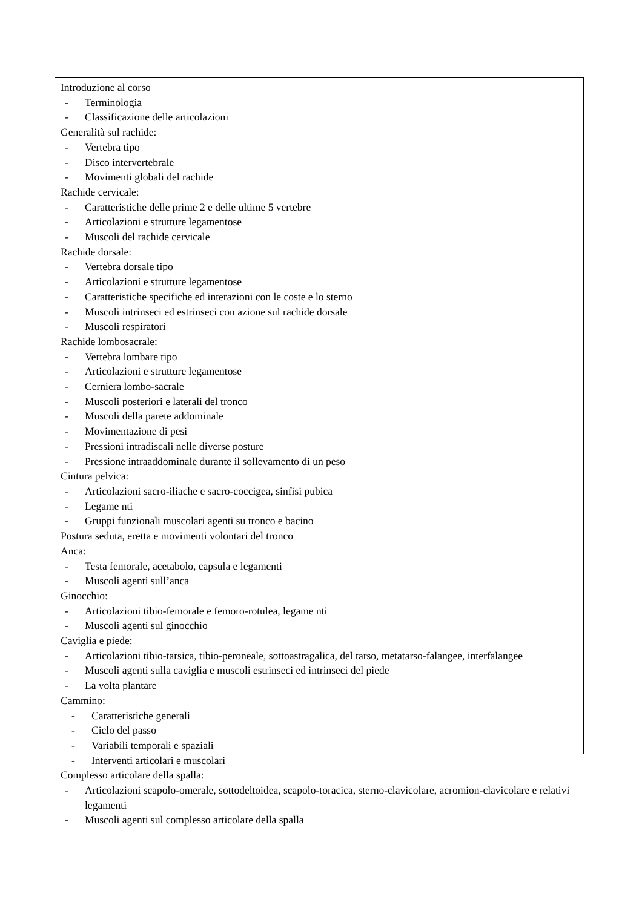Introduzione al corso
- Terminologia
- Classificazione delle articolazioni
Generalità sul rachide:
- Vertebra tipo
- Disco intervertebrale
- Movimenti globali del rachide
Rachide cervicale:
- Caratteristiche delle prime 2 e delle ultime 5 vertebre
- Articolazioni e strutture legamentose
- Muscoli del rachide cervicale
Rachide dorsale:
- Vertebra dorsale tipo
- Articolazioni e strutture legamentose
- Caratteristiche specifiche ed interazioni con le coste e lo sterno
- Muscoli intrinseci ed estrinseci con azione sul rachide dorsale
- Muscoli respiratori
Rachide lombosacrale:
- Vertebra lombare tipo
- Articolazioni e strutture legamentose
- Cerniera lombo-sacrale
- Muscoli posteriori e laterali del tronco
- Muscoli della parete addominale
- Movimentazione di pesi
- Pressioni intradiscali nelle diverse posture
- Pressione intraaddominale durante il sollevamento di un peso
Cintura pelvica:
- Articolazioni sacro-iliache e sacro-coccigea, sinfisi pubica
- Legame nti
- Gruppi funzionali muscolari agenti su tronco e bacino
Postura seduta, eretta e movimenti volontari del tronco
Anca:
- Testa femorale, acetabolo, capsula e legamenti
- Muscoli agenti sull’anca
Ginocchio:
- Articolazioni tibio-femorale e femoro-rotulea, legame nti
- Muscoli agenti sul ginocchio
Caviglia e piede:
- Articolazioni tibio-tarsica, tibio-peroneale, sottoastragalica, del tarso, metatarso-falangee, interfalangee
- Muscoli agenti sulla caviglia e muscoli estrinseci ed intrinseci del piede
- La volta plantare
Cammino:
- Caratteristiche generali
- Ciclo del passo
- Variabili temporali e spaziali
- Interventi articolari e muscolari
Complesso articolare della spalla:
- Articolazioni scapolo-omerale, sottodeltoidea, scapolo-toracica, sterno-clavicolare, acromion-clavicolare e relativi legamenti
- Muscoli agenti sul complesso articolare della spalla